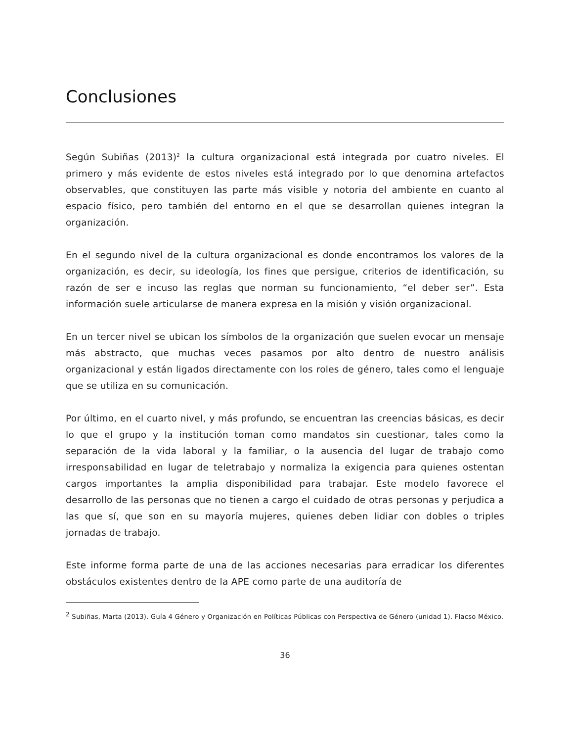Conclusiones
Según Subiñas (2013)<sup>2</sup> la cultura organizacional está integrada por cuatro niveles. El primero y más evidente de estos niveles está integrado por lo que denomina artefactos observables, que constituyen las parte más visible y notoria del ambiente en cuanto al espacio físico, pero también del entorno en el que se desarrollan quienes integran la organización.
En el segundo nivel de la cultura organizacional es donde encontramos los valores de la organización, es decir, su ideología, los fines que persigue, criterios de identificación, su razón de ser e incuso las reglas que norman su funcionamiento, “el deber ser”. Esta información suele articularse de manera expresa en la misión y visión organizacional.
En un tercer nivel se ubican los símbolos de la organización que suelen evocar un mensaje más abstracto, que muchas veces pasamos por alto dentro de nuestro análisis organizacional y están ligados directamente con los roles de género, tales como el lenguaje que se utiliza en su comunicación.
Por último, en el cuarto nivel, y más profundo, se encuentran las creencias básicas, es decir lo que el grupo y la institución toman como mandatos sin cuestionar, tales como la separación de la vida laboral y la familiar, o la ausencia del lugar de trabajo como irresponsabilidad en lugar de teletrabajo y normaliza la exigencia para quienes ostentan cargos importantes la amplia disponibilidad para trabajar. Este modelo favorece el desarrollo de las personas que no tienen a cargo el cuidado de otras personas y perjudica a las que sí, que son en su mayoría mujeres, quienes deben lidiar con dobles o triples jornadas de trabajo.
Este informe forma parte de una de las acciones necesarias para erradicar los diferentes obstáculos existentes dentro de la APE como parte de una auditoría de
<sup>2</sup> Subiñas, Marta (2013). Guía 4 Género y Organización en Políticas Públicas con Perspectiva de Género (unidad 1). Flacso México.
36